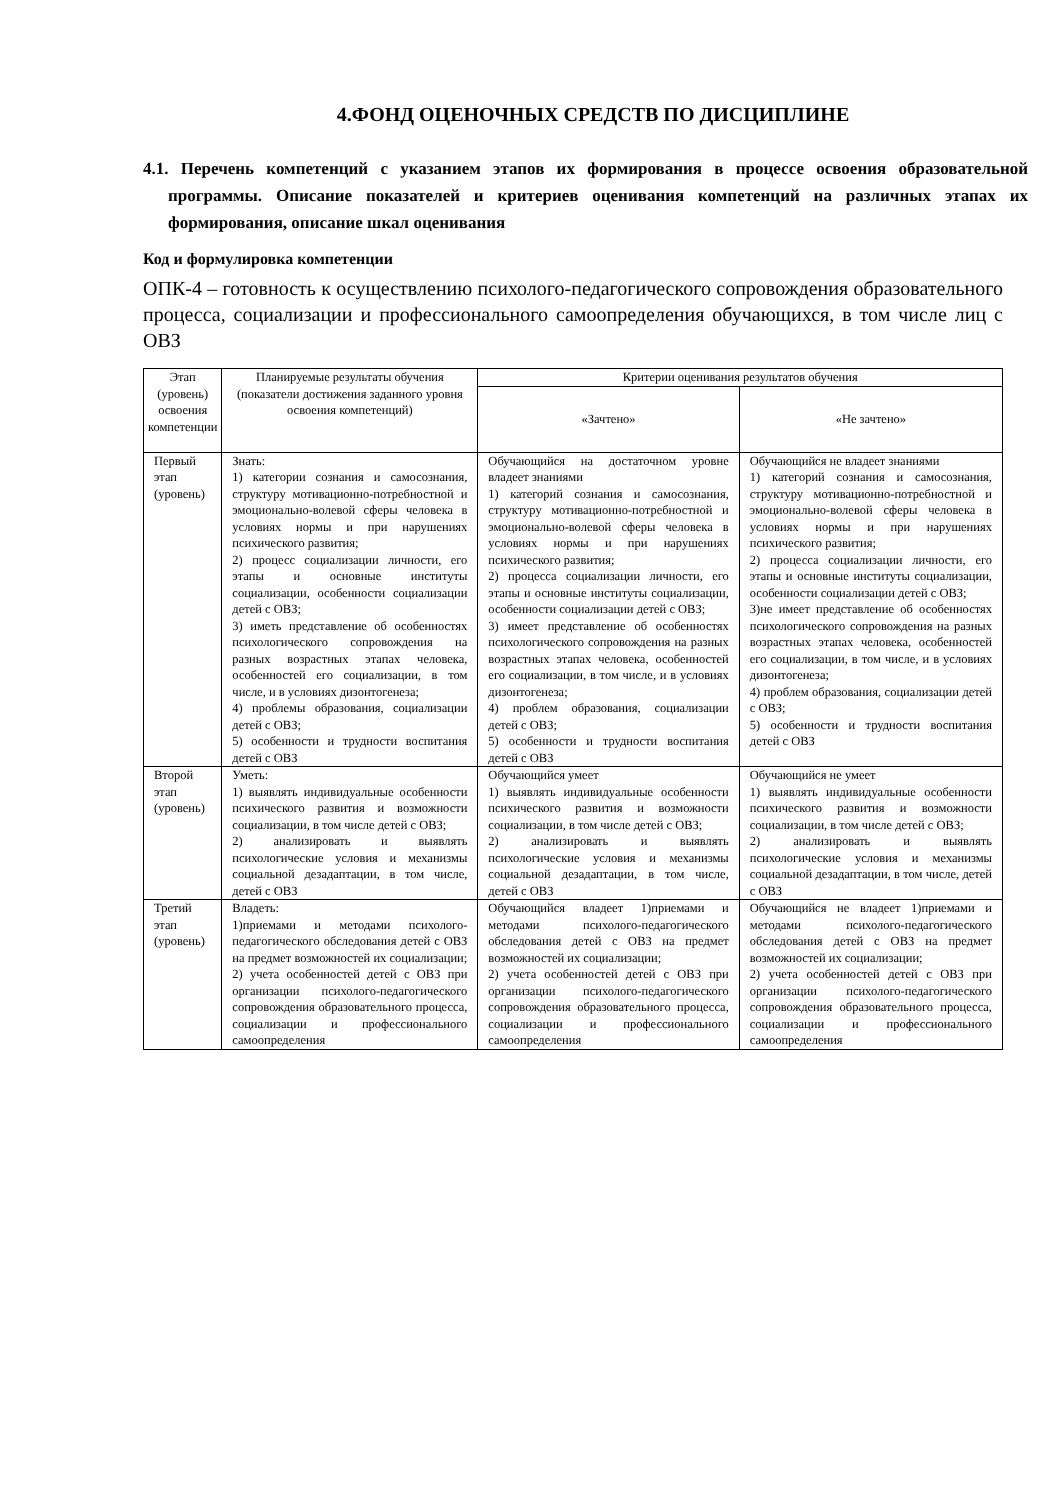4.ФОНД ОЦЕНОЧНЫХ СРЕДСТВ ПО ДИСЦИПЛИНЕ
4.1. Перечень компетенций с указанием этапов их формирования в процессе освоения образовательной программы. Описание показателей и критериев оценивания компетенций на различных этапах их формирования, описание шкал оценивания
Код и формулировка компетенции
ОПК-4 – готовность к осуществлению психолого-педагогического сопровождения образовательного процесса, социализации и профессионального самоопределения обучающихся, в том числе лиц с ОВЗ
| Этап (уровень) освоения компетенции | Планируемые результаты обучения (показатели достижения заданного уровня освоения компетенций) | Критерии оценивания результатов обучения | |
| --- | --- | --- | --- |
| | | «Зачтено» | «Не зачтено» |
| Первый этап (уровень) | Знать: 1) категории сознания и самосознания, структуру мотивационно-потребностной и эмоционально-волевой сферы человека в условиях нормы и при нарушениях психического развития; 2) процесс социализации личности, его этапы и основные институты социализации, особенности социализации детей с ОВЗ; 3) иметь представление об особенностях психологического сопровождения на разных возрастных этапах человека, особенностей его социализации, в том числе, и в условиях дизонтогенеза; 4) проблемы образования, социализации детей с ОВЗ; 5) особенности и трудности воспитания детей с ОВЗ | Обучающийся на достаточном уровне владеет знаниями 1) категорий сознания и самосознания, структуру мотивационно-потребностной и эмоционально-волевой сферы человека в условиях нормы и при нарушениях психического развития; 2) процесса социализации личности, его этапы и основные институты социализации, особенности социализации детей с ОВЗ; 3) имеет представление об особенностях психологического сопровождения на разных возрастных этапах человека, особенностей его социализации, в том числе, и в условиях дизонтогенеза; 4) проблем образования, социализации детей с ОВЗ; 5) особенности и трудности воспитания детей с ОВЗ | Обучающийся не владеет знаниями 1) категорий сознания и самосознания, структуру мотивационно-потребностной и эмоционально-волевой сферы человека в условиях нормы и при нарушениях психического развития; 2) процесса социализации личности, его этапы и основные институты социализации, особенности социализации детей с ОВЗ; 3)не имеет представление об особенностях психологического сопровождения на разных возрастных этапах человека, особенностей его социализации, в том числе, и в условиях дизонтогенеза; 4) проблем образования, социализации детей с ОВЗ; 5) особенности и трудности воспитания детей с ОВЗ |
| Второй этап (уровень) | Уметь: 1) выявлять индивидуальные особенности психического развития и возможности социализации, в том числе детей с ОВЗ; 2) анализировать и выявлять психологические условия и механизмы социальной дезадаптации, в том числе, детей с ОВЗ | Обучающийся умеет 1) выявлять индивидуальные особенности психического развития и возможности социализации, в том числе детей с ОВЗ; 2) анализировать и выявлять психологические условия и механизмы социальной дезадаптации, в том числе, детей с ОВЗ | Обучающийся не умеет 1) выявлять индивидуальные особенности психического развития и возможности социализации, в том числе детей с ОВЗ; 2) анализировать и выявлять психологические условия и механизмы социальной дезадаптации, в том числе, детей с ОВЗ |
| Третий этап (уровень) | Владеть: 1)приемами и методами психолого-педагогического обследования детей с ОВЗ на предмет возможностей их социализации; 2) учета особенностей детей с ОВЗ при организации психолого-педагогического сопровождения образовательного процесса, социализации и профессионального самоопределения | Обучающийся владеет 1)приемами и методами психолого-педагогического обследования детей с ОВЗ на предмет возможностей их социализации; 2) учета особенностей детей с ОВЗ при организации психолого-педагогического сопровождения образовательного процесса, социализации и профессионального самоопределения | Обучающийся не владеет 1)приемами и методами психолого-педагогического обследования детей с ОВЗ на предмет возможностей их социализации; 2) учета особенностей детей с ОВЗ при организации психолого-педагогического сопровождения образовательного процесса, социализации и профессионального самоопределения |